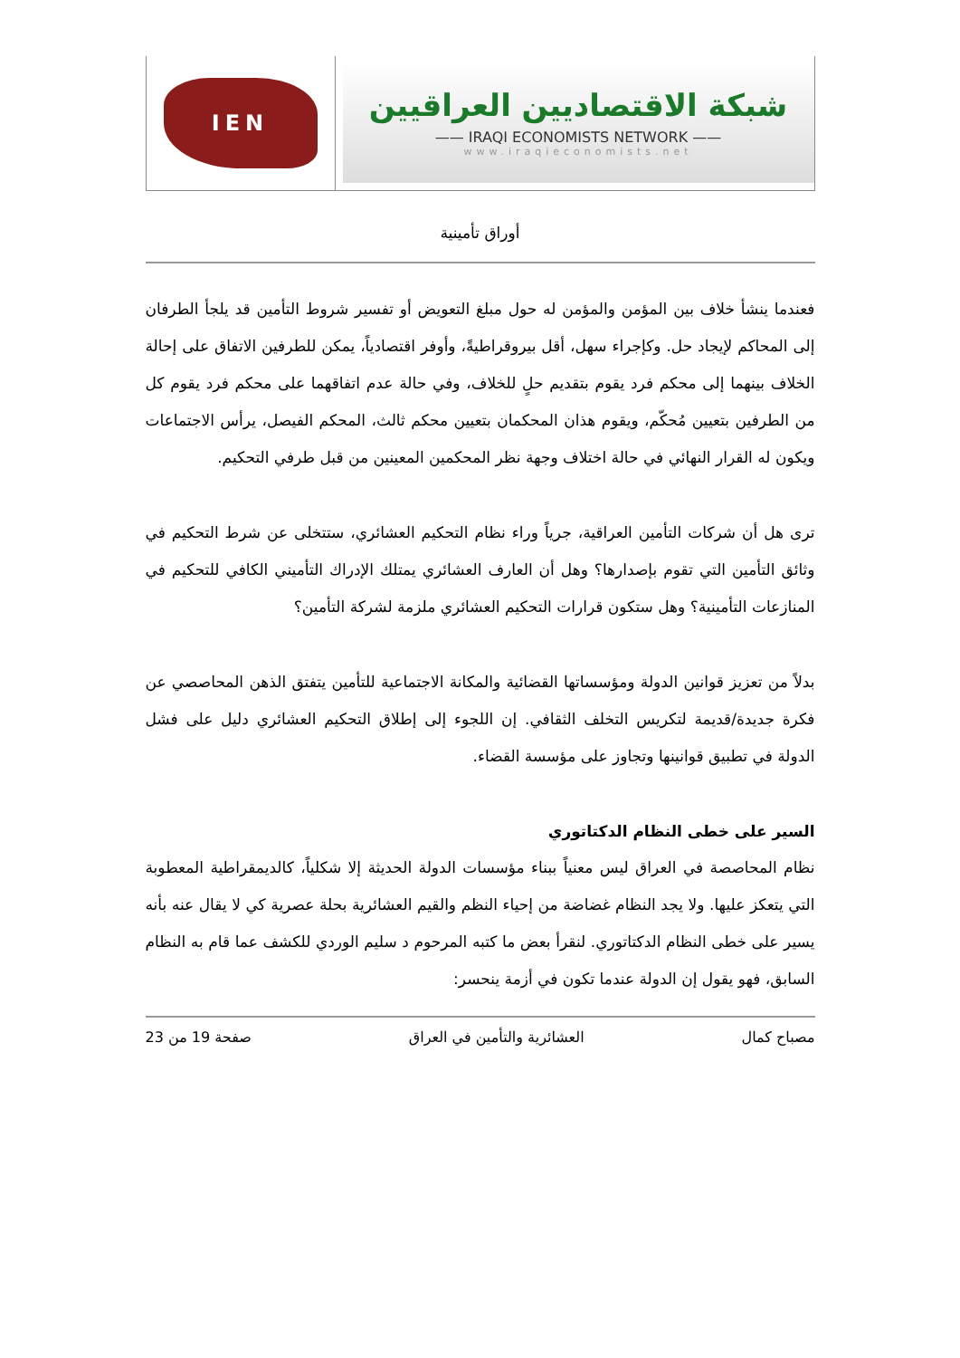IEN
شبكة الاقتصاديين العراقيين
—— IRAQI ECONOMISTS NETWORK ——
www.iraqieconomists.net
أوراق تأمينية
فعندما ينشأ خلاف بين المؤمن والمؤمن له حول مبلغ التعويض أو تفسير شروط التأمين قد يلجأ الطرفان إلى المحاكم لإيجاد حل. وكإجراء سهل، أقل بيروقراطيةً، وأوفر اقتصادياً، يمكن للطرفين الاتفاق على إحالة الخلاف بينهما إلى محكم فرد يقوم بتقديم حلٍ للخلاف، وفي حالة عدم اتفاقهما على محكم فرد يقوم كل من الطرفين بتعيين مُحكّم، ويقوم هذان المحكمان بتعيين محكم ثالث، المحكم الفيصل، يرأس الاجتماعات ويكون له القرار النهائي في حالة اختلاف وجهة نظر المحكمين المعينين من قبل طرفي التحكيم.
ترى هل أن شركات التأمين العراقية، جرياً وراء نظام التحكيم العشائري، ستتخلى عن شرط التحكيم في وثائق التأمين التي تقوم بإصدارها؟ وهل أن العارف العشائري يمتلك الإدراك التأميني الكافي للتحكيم في المنازعات التأمينية؟ وهل ستكون قرارات التحكيم العشائري ملزمة لشركة التأمين؟
بدلاً من تعزيز قوانين الدولة ومؤسساتها القضائية والمكانة الاجتماعية للتأمين يتفتق الذهن المحاصصي عن فكرة جديدة/قديمة لتكريس التخلف الثقافي. إن اللجوء إلى إطلاق التحكيم العشائري دليل على فشل الدولة في تطبيق قوانينها وتجاوز على مؤسسة القضاء.
السير على خطى النظام الدكتاتوري
نظام المحاصصة في العراق ليس معنياً ببناء مؤسسات الدولة الحديثة إلا شكلياً، كالديمقراطية المعطوبة التي يتعكز عليها. ولا يجد النظام غضاضة من إحياء النظم والقيم العشائرية بحلة عصرية كي لا يقال عنه بأنه يسير على خطى النظام الدكتاتوري. لنقرأ بعض ما كتبه المرحوم د سليم الوردي للكشف عما قام به النظام السابق، فهو يقول إن الدولة عندما تكون في أزمة ينحسر:
مصباح كمال العشائرية والتأمين في العراق صفحة 19 من 23